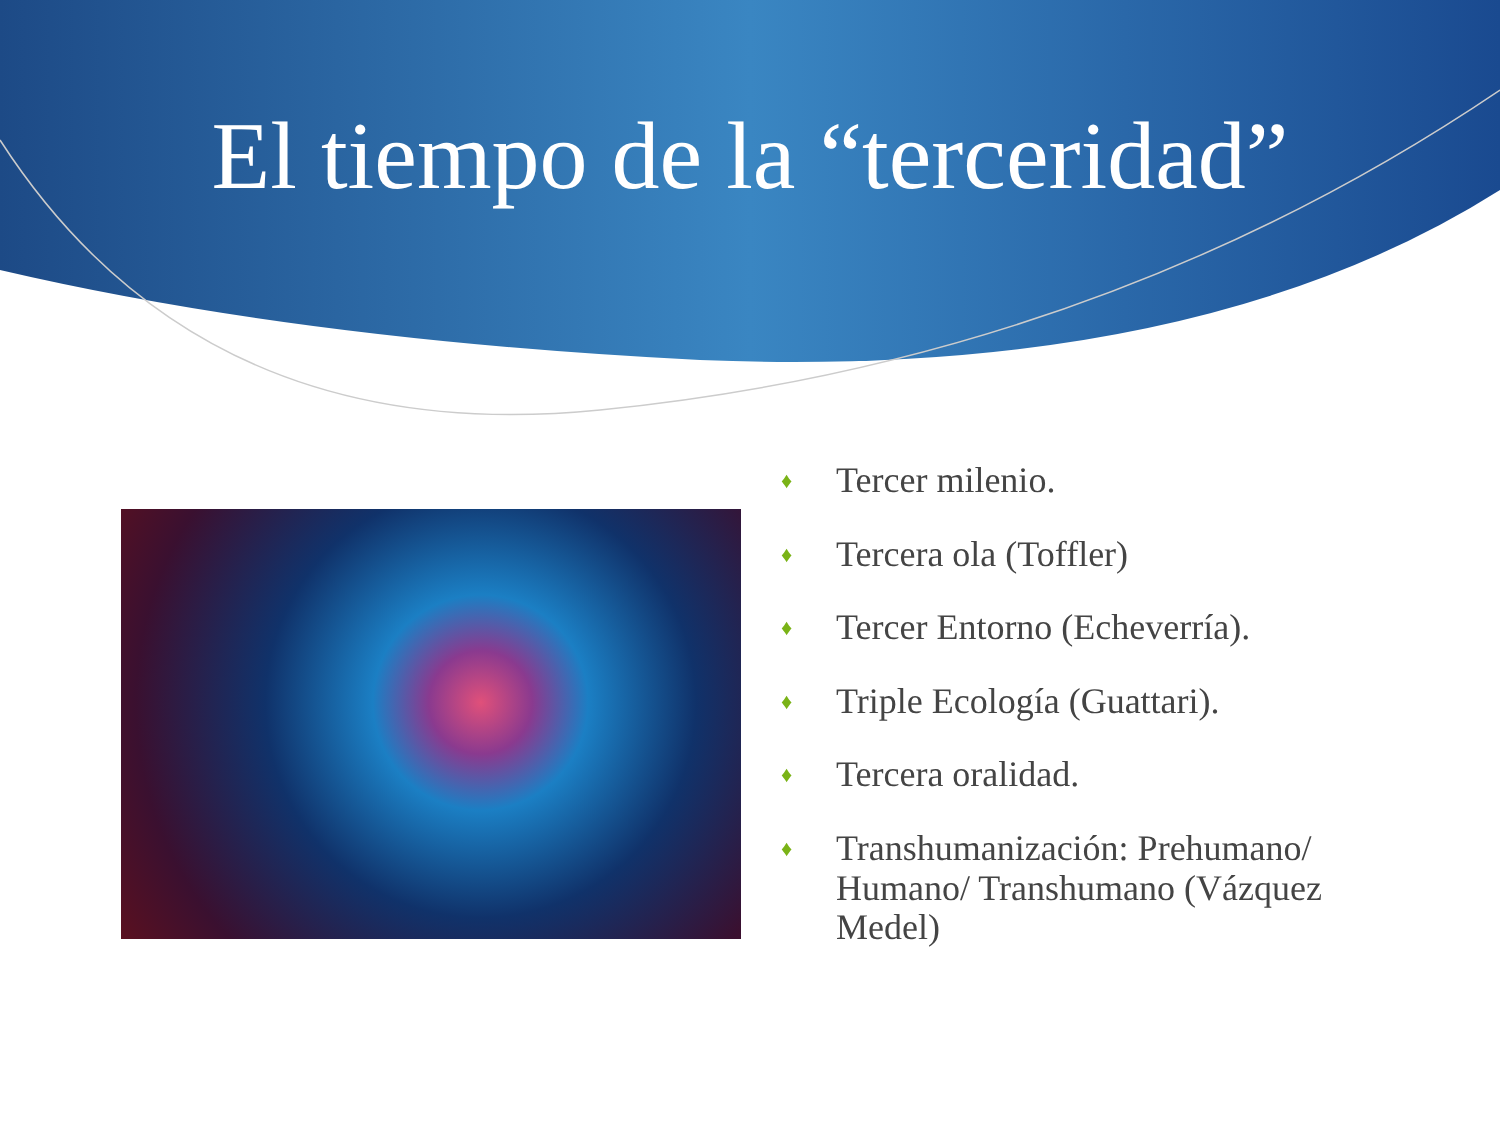El tiempo de la “terceridad”
♦ Tercer milenio.
♦ Tercera ola (Toffler)
♦ Tercer Entorno (Echeverría).
♦ Triple Ecología (Guattari).
♦ Tercera oralidad.
♦ Transhumanización: Prehumano/ Humano/ Transhumano (Vázquez Medel)